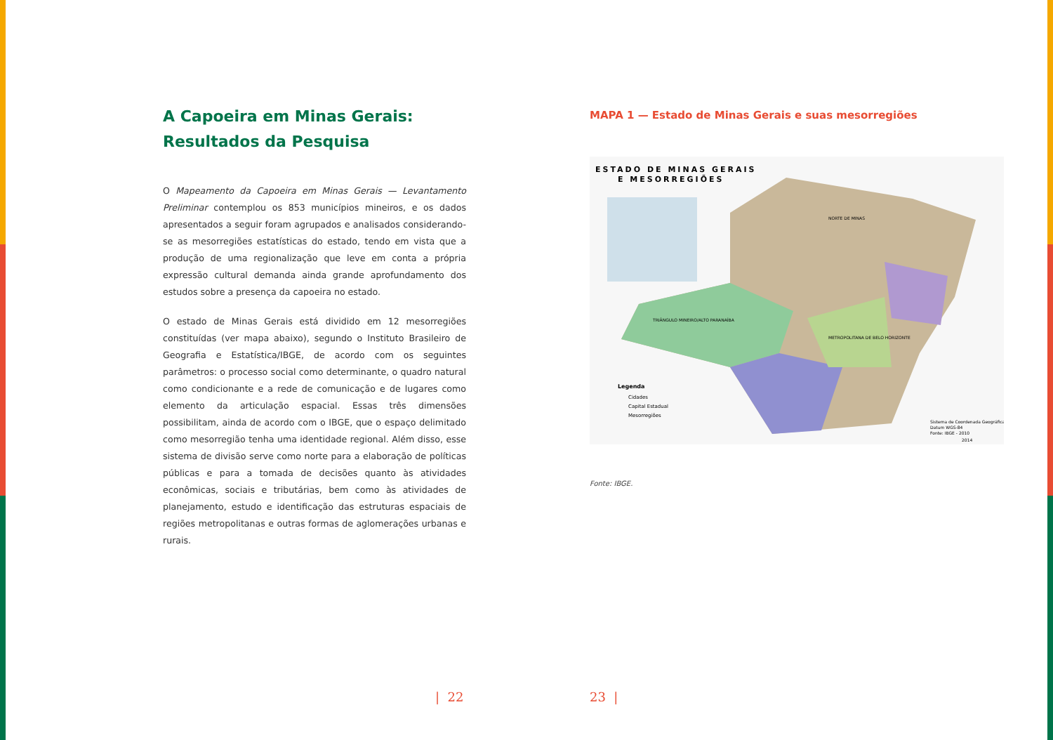A Capoeira em Minas Gerais:
Resultados da Pesquisa
O Mapeamento da Capoeira em Minas Gerais — Levantamento Preliminar contemplou os 853 municípios mineiros, e os dados apresentados a seguir foram agrupados e analisados considerando-se as mesorregiões estatísticas do estado, tendo em vista que a produção de uma regionalização que leve em conta a própria expressão cultural demanda ainda grande aprofundamento dos estudos sobre a presença da capoeira no estado.
O estado de Minas Gerais está dividido em 12 mesorregiões constituídas (ver mapa abaixo), segundo o Instituto Brasileiro de Geografia e Estatística/IBGE, de acordo com os seguintes parâmetros: o processo social como determinante, o quadro natural como condicionante e a rede de comunicação e de lugares como elemento da articulação espacial. Essas três dimensões possibilitam, ainda de acordo com o IBGE, que o espaço delimitado como mesorregião tenha uma identidade regional. Além disso, esse sistema de divisão serve como norte para a elaboração de políticas públicas e para a tomada de decisões quanto às atividades econômicas, sociais e tributárias, bem como às atividades de planejamento, estudo e identificação das estruturas espaciais de regiões metropolitanas e outras formas de aglomerações urbanas e rurais.
MAPA 1 — Estado de Minas Gerais e suas mesorregiões
ESTADO DE MINAS GERAIS
E MESORREGIÕES
NORTE DE MINAS
TRIÂNGULO MINEIRO/ALTO PARANAÍBA
METROPOLITANA DE BELO HORIZONTE
Legenda
Cidades
Capital Estadual
Mesorregiões
Sistema de Coordenada Geográfica
Datum WGS-84
Fonte: IBGE - 2010
2014
Fonte: IBGE.
| 22 23 |